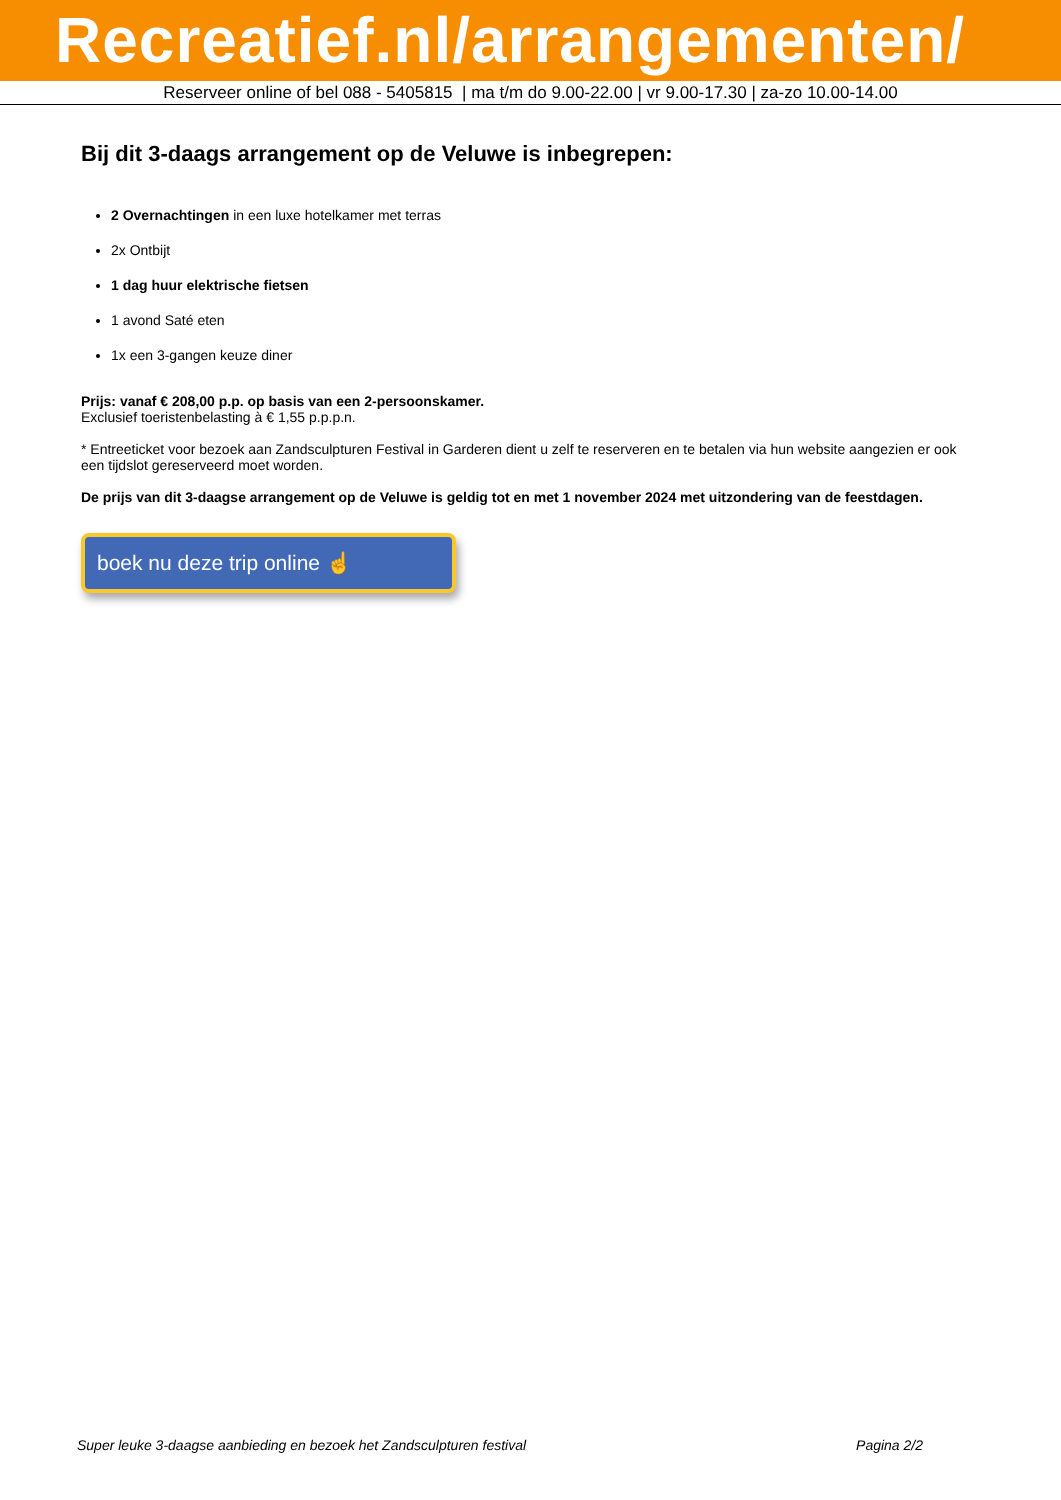Recreatief.nl/arrangementen/
Reserveer online of bel 088 - 5405815 | ma t/m do 9.00-22.00 | vr 9.00-17.30 | za-zo 10.00-14.00
Bij dit 3-daags arrangement op de Veluwe is inbegrepen:
2 Overnachtingen in een luxe hotelkamer met terras
2x Ontbijt
1 dag huur elektrische fietsen
1 avond Saté eten
1x een 3-gangen keuze diner
Prijs: vanaf € 208,00 p.p. op basis van een 2-persoonskamer.
Exclusief toeristenbelasting à € 1,55 p.p.p.n.
* Entreeticket voor bezoek aan Zandsculpturen Festival in Garderen dient u zelf te reserveren en te betalen via hun website aangezien er ook een tijdslot gereserveerd moet worden.
De prijs van dit 3-daagse arrangement op de Veluwe is geldig tot en met 1 november 2024 met uitzondering van de feestdagen.
boek nu deze trip online ☝
Super leuke 3-daagse aanbieding en bezoek het Zandsculpturen festival Pagina 2/2